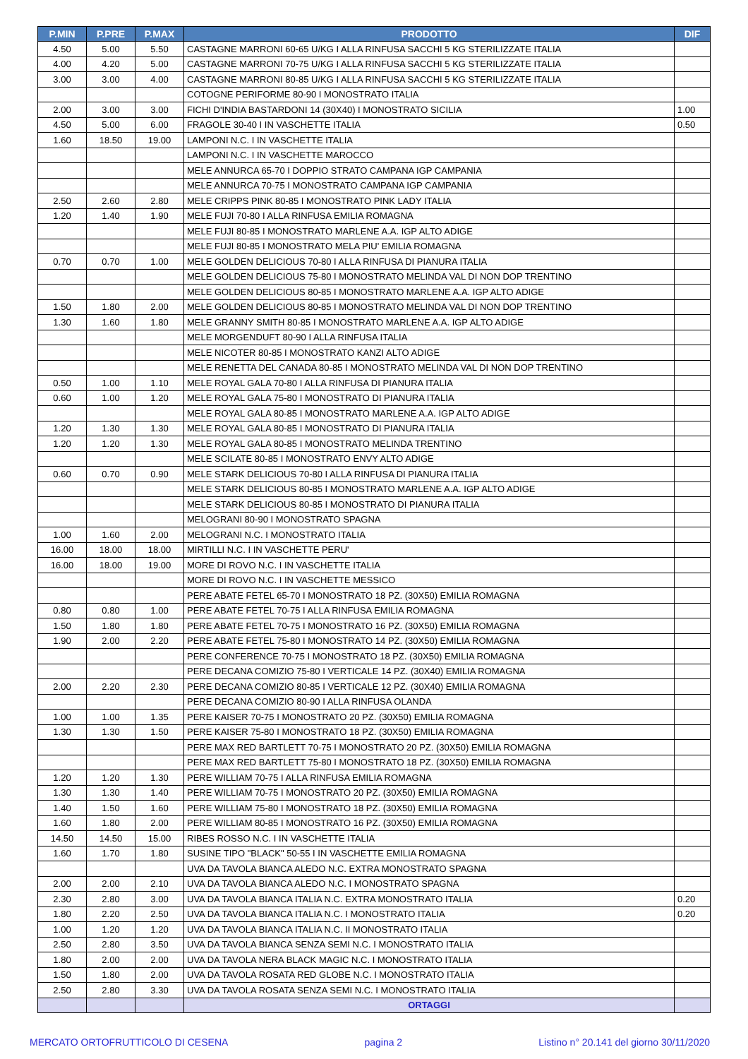| P.MIN | P.PRE | P.MAX | PRODOTTO | DIF |
| --- | --- | --- | --- | --- |
| 4.50 | 5.00 | 5.50 | CASTAGNE MARRONI 60-65 U/KG I ALLA RINFUSA SACCHI 5 KG STERILIZZATE ITALIA | |
| 4.00 | 4.20 | 5.00 | CASTAGNE MARRONI 70-75 U/KG I ALLA RINFUSA SACCHI 5 KG STERILIZZATE ITALIA | |
| 3.00 | 3.00 | 4.00 | CASTAGNE MARRONI 80-85 U/KG I ALLA RINFUSA SACCHI 5 KG STERILIZZATE ITALIA | |
| | | | COTOGNE PERIFORME 80-90 I MONOSTRATO ITALIA | |
| 2.00 | 3.00 | 3.00 | FICHI D'INDIA BASTARDONI 14 (30X40) I MONOSTRATO SICILIA | 1.00 |
| 4.50 | 5.00 | 6.00 | FRAGOLE 30-40 I IN VASCHETTE ITALIA | 0.50 |
| 1.60 | 18.50 | 19.00 | LAMPONI N.C. I IN VASCHETTE ITALIA | |
| | | | LAMPONI N.C. I IN VASCHETTE MAROCCO | |
| | | | MELE ANNURCA 65-70 I DOPPIO STRATO CAMPANA IGP CAMPANIA | |
| | | | MELE ANNURCA 70-75 I MONOSTRATO CAMPANA IGP CAMPANIA | |
| 2.50 | 2.60 | 2.80 | MELE CRIPPS PINK 80-85 I MONOSTRATO PINK LADY ITALIA | |
| 1.20 | 1.40 | 1.90 | MELE FUJI 70-80 I ALLA RINFUSA EMILIA ROMAGNA | |
| | | | MELE FUJI 80-85 I MONOSTRATO MARLENE A.A. IGP ALTO ADIGE | |
| | | | MELE FUJI 80-85 I MONOSTRATO MELA PIU' EMILIA ROMAGNA | |
| 0.70 | 0.70 | 1.00 | MELE GOLDEN DELICIOUS 70-80 I ALLA RINFUSA DI PIANURA ITALIA | |
| | | | MELE GOLDEN DELICIOUS 75-80 I MONOSTRATO MELINDA VAL DI NON DOP TRENTINO | |
| | | | MELE GOLDEN DELICIOUS 80-85 I MONOSTRATO MARLENE A.A. IGP ALTO ADIGE | |
| 1.50 | 1.80 | 2.00 | MELE GOLDEN DELICIOUS 80-85 I MONOSTRATO MELINDA VAL DI NON DOP TRENTINO | |
| 1.30 | 1.60 | 1.80 | MELE GRANNY SMITH 80-85 I MONOSTRATO MARLENE A.A. IGP ALTO ADIGE | |
| | | | MELE MORGENDUFT 80-90 I ALLA RINFUSA ITALIA | |
| | | | MELE NICOTER 80-85 I MONOSTRATO KANZI ALTO ADIGE | |
| | | | MELE RENETTA DEL CANADA 80-85 I MONOSTRATO MELINDA VAL DI NON DOP TRENTINO | |
| 0.50 | 1.00 | 1.10 | MELE ROYAL GALA 70-80 I ALLA RINFUSA DI PIANURA ITALIA | |
| 0.60 | 1.00 | 1.20 | MELE ROYAL GALA 75-80 I MONOSTRATO DI PIANURA ITALIA | |
| | | | MELE ROYAL GALA 80-85 I MONOSTRATO MARLENE A.A. IGP ALTO ADIGE | |
| 1.20 | 1.30 | 1.30 | MELE ROYAL GALA 80-85 I MONOSTRATO DI PIANURA ITALIA | |
| 1.20 | 1.20 | 1.30 | MELE ROYAL GALA 80-85 I MONOSTRATO MELINDA TRENTINO | |
| | | | MELE SCILATE 80-85 I MONOSTRATO ENVY ALTO ADIGE | |
| 0.60 | 0.70 | 0.90 | MELE STARK DELICIOUS 70-80 I ALLA RINFUSA DI PIANURA ITALIA | |
| | | | MELE STARK DELICIOUS 80-85 I MONOSTRATO MARLENE A.A. IGP ALTO ADIGE | |
| | | | MELE STARK DELICIOUS 80-85 I MONOSTRATO DI PIANURA ITALIA | |
| | | | MELOGRANI 80-90 I MONOSTRATO SPAGNA | |
| 1.00 | 1.60 | 2.00 | MELOGRANI N.C. I MONOSTRATO ITALIA | |
| 16.00 | 18.00 | 18.00 | MIRTILLI N.C. I IN VASCHETTE PERU' | |
| 16.00 | 18.00 | 19.00 | MORE DI ROVO N.C. I IN VASCHETTE ITALIA | |
| | | | MORE DI ROVO N.C. I IN VASCHETTE MESSICO | |
| | | | PERE ABATE FETEL 65-70 I MONOSTRATO 18 PZ. (30X50) EMILIA ROMAGNA | |
| 0.80 | 0.80 | 1.00 | PERE ABATE FETEL 70-75 I ALLA RINFUSA EMILIA ROMAGNA | |
| 1.50 | 1.80 | 1.80 | PERE ABATE FETEL 70-75 I MONOSTRATO 16 PZ. (30X50) EMILIA ROMAGNA | |
| 1.90 | 2.00 | 2.20 | PERE ABATE FETEL 75-80 I MONOSTRATO 14 PZ. (30X50) EMILIA ROMAGNA | |
| | | | PERE CONFERENCE 70-75 I MONOSTRATO 18 PZ. (30X50) EMILIA ROMAGNA | |
| | | | PERE DECANA COMIZIO 75-80 I VERTICALE 14 PZ. (30X40) EMILIA ROMAGNA | |
| 2.00 | 2.20 | 2.30 | PERE DECANA COMIZIO 80-85 I VERTICALE 12 PZ. (30X40) EMILIA ROMAGNA | |
| | | | PERE DECANA COMIZIO 80-90 I ALLA RINFUSA OLANDA | |
| 1.00 | 1.00 | 1.35 | PERE KAISER 70-75 I MONOSTRATO 20 PZ. (30X50) EMILIA ROMAGNA | |
| 1.30 | 1.30 | 1.50 | PERE KAISER 75-80 I MONOSTRATO 18 PZ. (30X50) EMILIA ROMAGNA | |
| | | | PERE MAX RED BARTLETT 70-75 I MONOSTRATO 20 PZ. (30X50) EMILIA ROMAGNA | |
| | | | PERE MAX RED BARTLETT 75-80 I MONOSTRATO 18 PZ. (30X50) EMILIA ROMAGNA | |
| 1.20 | 1.20 | 1.30 | PERE WILLIAM 70-75 I ALLA RINFUSA EMILIA ROMAGNA | |
| 1.30 | 1.30 | 1.40 | PERE WILLIAM 70-75 I MONOSTRATO 20 PZ. (30X50) EMILIA ROMAGNA | |
| 1.40 | 1.50 | 1.60 | PERE WILLIAM 75-80 I MONOSTRATO 18 PZ. (30X50) EMILIA ROMAGNA | |
| 1.60 | 1.80 | 2.00 | PERE WILLIAM 80-85 I MONOSTRATO 16 PZ. (30X50) EMILIA ROMAGNA | |
| 14.50 | 14.50 | 15.00 | RIBES ROSSO N.C. I IN VASCHETTE ITALIA | |
| 1.60 | 1.70 | 1.80 | SUSINE TIPO "BLACK" 50-55 I IN VASCHETTE EMILIA ROMAGNA | |
| | | | UVA DA TAVOLA BIANCA ALEDO N.C. EXTRA MONOSTRATO SPAGNA | |
| 2.00 | 2.00 | 2.10 | UVA DA TAVOLA BIANCA ALEDO N.C. I MONOSTRATO SPAGNA | |
| 2.30 | 2.80 | 3.00 | UVA DA TAVOLA BIANCA ITALIA N.C. EXTRA MONOSTRATO ITALIA | 0.20 |
| 1.80 | 2.20 | 2.50 | UVA DA TAVOLA BIANCA ITALIA N.C. I MONOSTRATO ITALIA | 0.20 |
| 1.00 | 1.20 | 1.20 | UVA DA TAVOLA BIANCA ITALIA N.C. II MONOSTRATO ITALIA | |
| 2.50 | 2.80 | 3.50 | UVA DA TAVOLA BIANCA SENZA SEMI N.C. I MONOSTRATO ITALIA | |
| 1.80 | 2.00 | 2.00 | UVA DA TAVOLA NERA BLACK MAGIC N.C. I MONOSTRATO ITALIA | |
| 1.50 | 1.80 | 2.00 | UVA DA TAVOLA ROSATA RED GLOBE N.C. I MONOSTRATO ITALIA | |
| 2.50 | 2.80 | 3.30 | UVA DA TAVOLA ROSATA SENZA SEMI N.C. I MONOSTRATO ITALIA | |
| | | | ORTAGGI | |
MERCATO ORTOFRUTTICOLO DI CESENA pagina 2 Listino n° 20.141 del giorno 30/11/2020